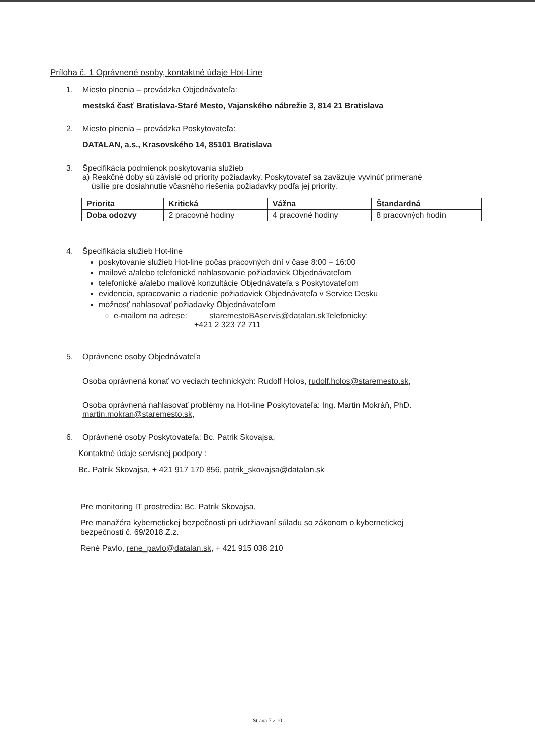Príloha č. 1 Oprávnené osoby, kontaktné údaje Hot-Line
1. Miesto plnenia – prevádzka Objednávateľa:
mestská časť Bratislava-Staré Mesto, Vajanského nábrežie 3, 814 21 Bratislava
2. Miesto plnenia – prevádzka Poskytovateľa:
DATALAN, a.s., Krasovského 14, 85101 Bratislava
3. Špecifikácia podmienok poskytovania služieb
a) Reakčné doby sú závislé od priority požiadavky. Poskytovateľ sa zaväzuje vyvinúť primerané
úsilie pre dosiahnutie včasného riešenia požiadavky podľa jej priority.
| Priorita | Kritická | Vážna | Štandardná |
| Doba odozvy | 2 pracovné hodiny | 4 pracovné hodiny | 8 pracovných hodín |
4. Špecifikácia služieb Hot-line
poskytovanie služieb Hot-line počas pracovných dní v čase 8:00 – 16:00
mailové a/alebo telefonické nahlasovanie požiadaviek Objednávateľom
telefonické a/alebo mailové konzultácie Objednávateľa s Poskytovateľom
evidencia, spracovanie a riadenie požiadaviek Objednávateľa v Service Desku
možnosť nahlasovať požiadavky Objednávateľom
e-mailom na adrese: staremestoBAservis@datalan.sk Telefonicky:
+421 2 323 72 711
5. Oprávnene osoby Objednávateľa
Osoba oprávnená konať vo veciach technických: Rudolf Holos, rudolf.holos@staremesto.sk,
Osoba oprávnená nahlasovať problémy na Hot-line Poskytovateľa: Ing. Martin Mokráň, PhD.
martin.mokran@staremesto.sk,
6. Oprávnené osoby Poskytovateľa: Bc. Patrik Skovajsa,
Kontaktné údaje servisnej podpory :
Bc. Patrik Skovajsa, + 421 917 170 856, patrik_skovajsa@datalan.sk
Pre monitoring IT prostredia: Bc. Patrik Skovajsa,
Pre manažéra kybernetickej bezpečnosti pri udržiavaní súladu so zákonom o kybernetickej
bezpečnosti č. 69/2018 Z.z.
René Pavlo, rene_pavlo@datalan.sk, + 421 915 038 210
Strana 7 z 10